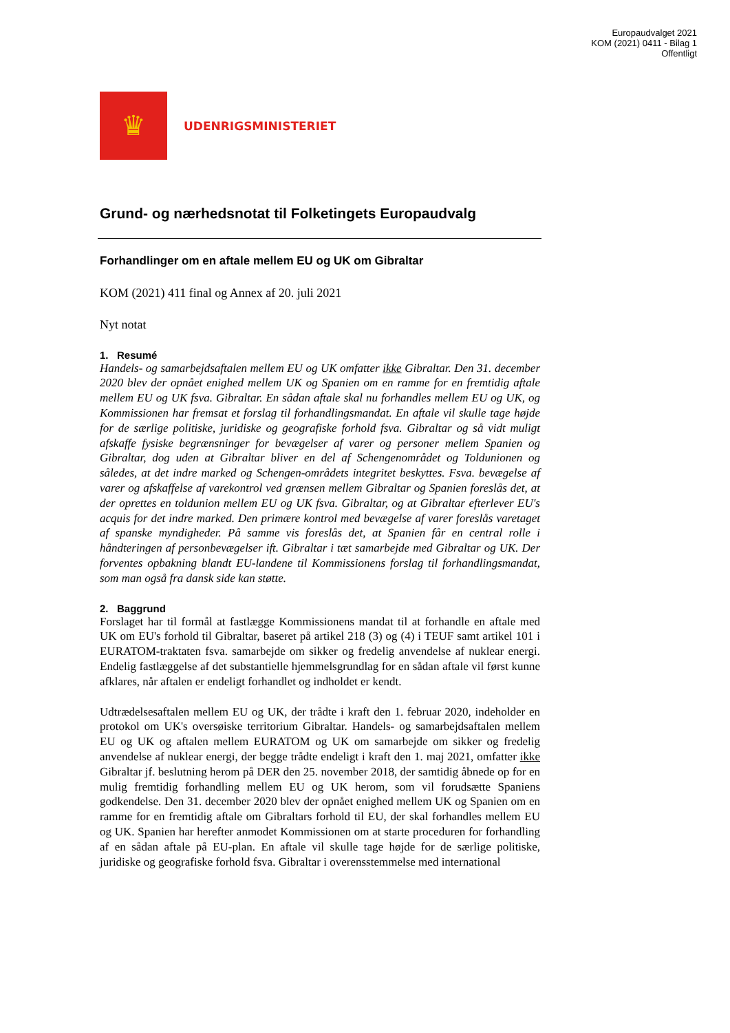Europaudvalget 2021
KOM (2021) 0411 - Bilag 1
Offentligt
♛
UDENRIGSMINISTERIET
Grund- og nærhedsnotat til Folketingets Europaudvalg
Forhandlinger om en aftale mellem EU og UK om Gibraltar
KOM (2021) 411 final og Annex af 20. juli 2021
Nyt notat
1. Resumé
Handels- og samarbejdsaftalen mellem EU og UK omfatter ikke Gibraltar. Den 31. december 2020 blev der opnået enighed mellem UK og Spanien om en ramme for en fremtidig aftale mellem EU og UK fsva. Gibraltar. En sådan aftale skal nu forhandles mellem EU og UK, og Kommissionen har fremsat et forslag til forhandlingsmandat. En aftale vil skulle tage højde for de særlige politiske, juridiske og geografiske forhold fsva. Gibraltar og så vidt muligt afskaffe fysiske begrænsninger for bevægelser af varer og personer mellem Spanien og Gibraltar, dog uden at Gibraltar bliver en del af Schengenområdet og Toldunionen og således, at det indre marked og Schengen-områdets integritet beskyttes. Fsva. bevægelse af varer og afskaffelse af varekontrol ved grænsen mellem Gibraltar og Spanien foreslås det, at der oprettes en toldunion mellem EU og UK fsva. Gibraltar, og at Gibraltar efterlever EU's acquis for det indre marked. Den primære kontrol med bevægelse af varer foreslås varetaget af spanske myndigheder. På samme vis foreslås det, at Spanien får en central rolle i håndteringen af personbevægelser ift. Gibraltar i tæt samarbejde med Gibraltar og UK. Der forventes opbakning blandt EU-landene til Kommissionens forslag til forhandlingsmandat, som man også fra dansk side kan støtte.
2. Baggrund
Forslaget har til formål at fastlægge Kommissionens mandat til at forhandle en aftale med UK om EU's forhold til Gibraltar, baseret på artikel 218 (3) og (4) i TEUF samt artikel 101 i EURATOM-traktaten fsva. samarbejde om sikker og fredelig anvendelse af nuklear energi. Endelig fastlæggelse af det substantielle hjemmelsgrundlag for en sådan aftale vil først kunne afklares, når aftalen er endeligt forhandlet og indholdet er kendt.
Udtrædelsesaftalen mellem EU og UK, der trådte i kraft den 1. februar 2020, indeholder en protokol om UK's oversøiske territorium Gibraltar. Handels- og samarbejdsaftalen mellem EU og UK og aftalen mellem EURATOM og UK om samarbejde om sikker og fredelig anvendelse af nuklear energi, der begge trådte endeligt i kraft den 1. maj 2021, omfatter ikke Gibraltar jf. beslutning herom på DER den 25. november 2018, der samtidig åbnede op for en mulig fremtidig forhandling mellem EU og UK herom, som vil forudsætte Spaniens godkendelse. Den 31. december 2020 blev der opnået enighed mellem UK og Spanien om en ramme for en fremtidig aftale om Gibraltars forhold til EU, der skal forhandles mellem EU og UK. Spanien har herefter anmodet Kommissionen om at starte proceduren for forhandling af en sådan aftale på EU-plan. En aftale vil skulle tage højde for de særlige politiske, juridiske og geografiske forhold fsva. Gibraltar i overensstemmelse med international